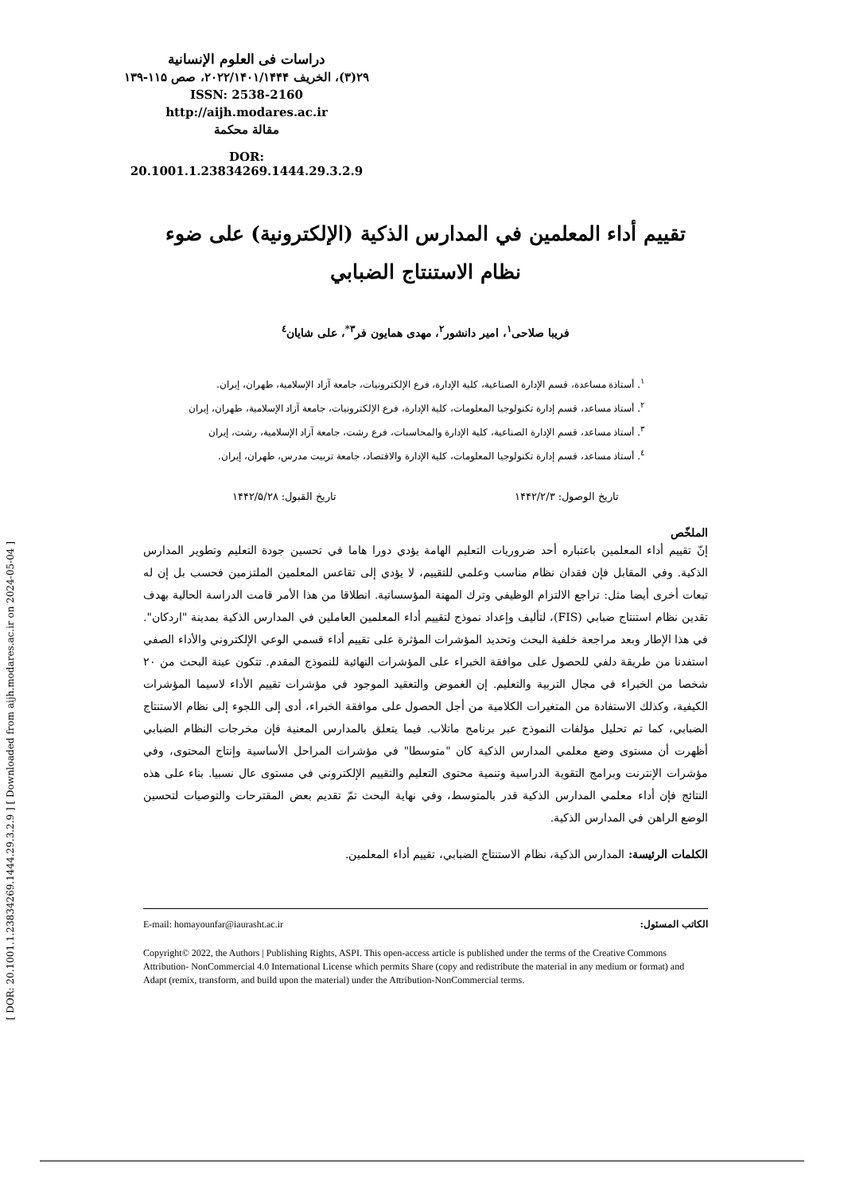[ DOR: 20.1001.1.23834269.1444.29.3.2.9 ] [ Downloaded from aijh.modares.ac.ir on 2024-05-04 ]
دراسات فی العلوم الإنسانية
۲۹(۳)، الخريف ۲۰۲۲/۱۴۰۱/۱۴۴۴، صص ۱۱۵-۱۳۹
ISSN: 2538-2160
http://aijh.modares.ac.ir
مقالة محكمة
DOR: 20.1001.1.23834269.1444.29.3.2.9
تقييم أداء المعلمين في المدارس الذكية (الإلكترونية) على ضوء
نظام الاستنتاج الضبابي
فريبا صلاحی<sup>١</sup>، امير دانشور<sup>٢</sup>، مهدی همايون فر<sup>٣*</sup>، علی شايان<sup>٤</sup>
<sup>١</sup>. أستاذة مساعدة، قسم الإدارة الصناعية، كلية الإدارة، فرع الإلكترونيات، جامعة آزاد الإسلامية، طهران، إيران.
<sup>٢</sup>. أستاذ مساعد، قسم إدارة تكنولوجيا المعلومات، كلية الإدارة، فرع الإلكترونيات، جامعة آزاد الإسلامية، طهران، إيران
<sup>٣</sup>. أستاذ مساعد، قسم الإدارة الصناعية، كلية الإدارة والمحاسبات، فرع رشت، جامعة آزاد الإسلامية، رشت، إيران
<sup>٤</sup>. أستاذ مساعد، قسم إدارة تكنولوجيا المعلومات، كلية الإدارة والاقتصاد، جامعة تربيت مدرس، طهران، إيران.
تاريخ الوصول: ١۴۴٢/٢/٣ تاريخ القبول: ١۴۴٢/۵/٢٨
الملخّص
إنّ تقييم أداء المعلمين باعتباره أحد ضروريات التعليم الهامة يؤدي دورا هاما في تحسين جودة التعليم وتطوير المدارس الذكية. وفي المقابل فإن فقدان نظام مناسب وعلمي للتقييم، لا يؤدي إلى تقاعس المعلمين الملتزمين فحسب بل إن له تبعات أخرى أيضا مثل: تراجع الالتزام الوظيفي وترك المهنة المؤسساتية. انطلاقا من هذا الأمر قامت الدراسة الحالية بهدف تقدين نظام استنتاج ضبابي (FIS)، لتأليف وإعداد نموذج لتقييم أداء المعلمين العاملين في المدارس الذكية بمدينة "اردكان". في هذا الإطار وبعد مراجعة خلفية البحث وتحديد المؤشرات المؤثرة على تقييم أداء قسمي الوعي الإلكتروني والأداء الصفي استفدنا من طريقة دلفي للحصول على موافقة الخبراء على المؤشرات النهائية للنموذج المقدم. تتكون عينة البحث من ٢٠ شخصا من الخبراء في مجال التربية والتعليم. إن الغموض والتعقيد الموجود في مؤشرات تقييم الأداء لاسيما المؤشرات الكيفية، وكذلك الاستفادة من المتغيرات الكلامية من أجل الحصول على موافقة الخبراء، أدى إلى اللجوء إلى نظام الاستنتاج الضبابي، كما تم تحليل مؤلفات النموذج عبر برنامج ماتلاب. فيما يتعلق بالمدارس المعنية فإن مخرجات النظام الضبابي أظهرت أن مستوى وضع معلمي المدارس الذكية كان "متوسطا" في مؤشرات المراحل الأساسية وإنتاج المحتوى، وفي مؤشرات الإنترنت وبرامج التقوية الدراسية وتنمية محتوى التعليم والتقييم الإلكتروني في مستوى عال نسبيا. بناء على هذه النتائج فإن أداء معلمي المدارس الذكية قدر بالمتوسط، وفي نهاية البحث تمّ تقديم بعض المقترحات والتوصيات لتحسين الوضع الراهن في المدارس الذكية.
الكلمات الرئيسة: المدارس الذكية، نظام الاستنتاج الضبابي، تقييم أداء المعلمين.
الكاتب المسئول: E-mail: homayounfar@iaurasht.ac.ir
Copyright© 2022, the Authors | Publishing Rights, ASPI. This open-access article is published under the terms of the Creative Commons Attribution- NonCommercial 4.0 International License which permits Share (copy and redistribute the material in any medium or format) and Adapt (remix, transform, and build upon the material) under the Attribution-NonCommercial terms.